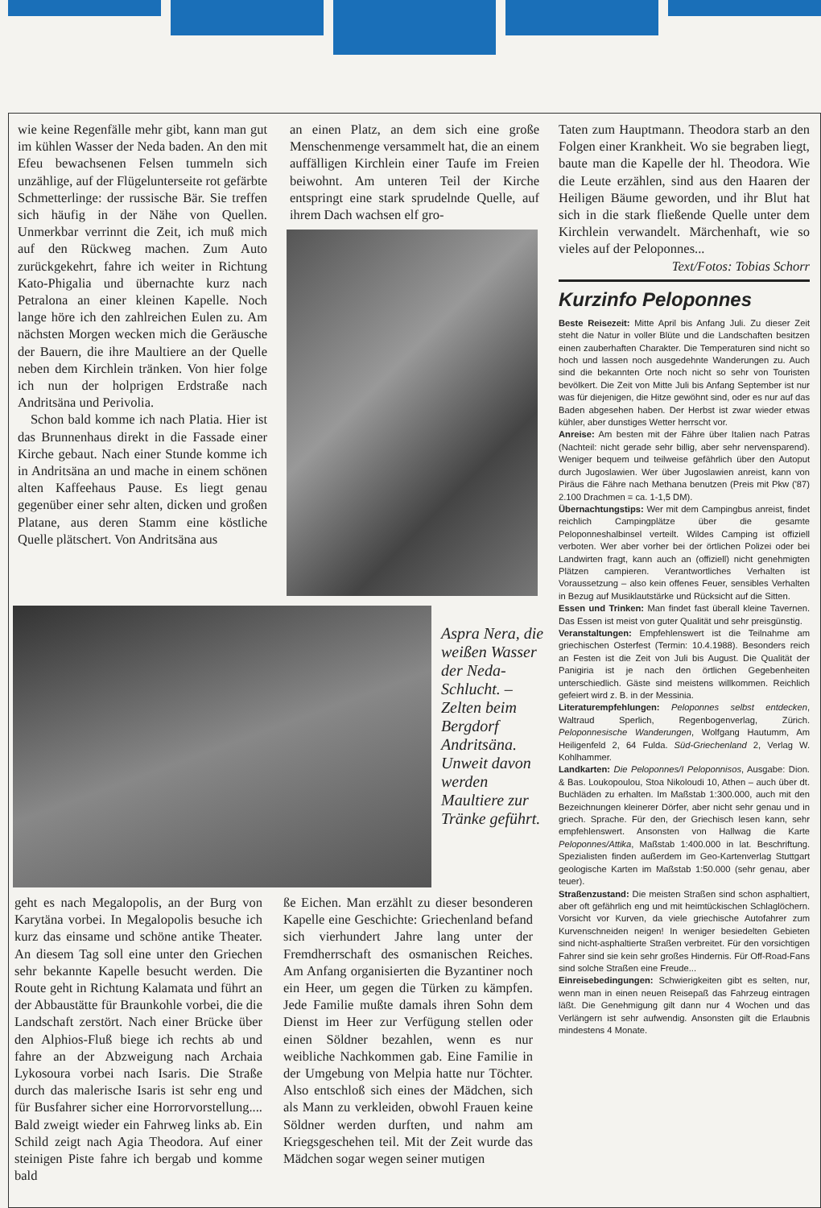wie keine Regenfälle mehr gibt, kann man gut im kühlen Wasser der Neda baden. An den mit Efeu bewachsenen Felsen tummeln sich unzählige, auf der Flügelunterseite rot gefärbte Schmetterlinge: der russische Bär. Sie treffen sich häufig in der Nähe von Quellen. Unmerkbar verrinnt die Zeit, ich muß mich auf den Rückweg machen. Zum Auto zurückgekehrt, fahre ich weiter in Richtung Kato-Phigalia und übernachte kurz nach Petralona an einer kleinen Kapelle. Noch lange höre ich den zahlreichen Eulen zu. Am nächsten Morgen wecken mich die Geräusche der Bauern, die ihre Maultiere an der Quelle neben dem Kirchlein tränken. Von hier folge ich nun der holprigen Erdstraße nach Andritsäna und Perivolia.
Schon bald komme ich nach Platia. Hier ist das Brunnenhaus direkt in die Fassade einer Kirche gebaut. Nach einer Stunde komme ich in Andritsäna an und mache in einem schönen alten Kaffeehaus Pause. Es liegt genau gegenüber einer sehr alten, dicken und großen Platane, aus deren Stamm eine köstliche Quelle plätschert. Von Andritsäna aus
an einen Platz, an dem sich eine große Menschenmenge versammelt hat, die an einem auffälligen Kirchlein einer Taufe im Freien beiwohnt. Am unteren Teil der Kirche entspringt eine stark sprudelnde Quelle, auf ihrem Dach wachsen elf gro-
Aspra Nera, die weißen Wasser der Neda-Schlucht. – Zelten beim Bergdorf Andritsäna. Unweit davon werden Maultiere zur Tränke geführt.
geht es nach Megalopolis, an der Burg von Karytäna vorbei. In Megalopolis besuche ich kurz das einsame und schöne antike Theater. An diesem Tag soll eine unter den Griechen sehr bekannte Kapelle besucht werden. Die Route geht in Richtung Kalamata und führt an der Abbaustätte für Braunkohle vorbei, die die Landschaft zerstört. Nach einer Brücke über den Alphios-Fluß biege ich rechts ab und fahre an der Abzweigung nach Archaia Lykosoura vorbei nach Isaris. Die Straße durch das malerische Isaris ist sehr eng und für Busfahrer sicher eine Horrorvorstellung.... Bald zweigt wieder ein Fahrweg links ab. Ein Schild zeigt nach Agia Theodora. Auf einer steinigen Piste fahre ich bergab und komme bald
ße Eichen. Man erzählt zu dieser besonderen Kapelle eine Geschichte: Griechenland befand sich vierhundert Jahre lang unter der Fremdherrschaft des osmanischen Reiches. Am Anfang organisierten die Byzantiner noch ein Heer, um gegen die Türken zu kämpfen. Jede Familie mußte damals ihren Sohn dem Dienst im Heer zur Verfügung stellen oder einen Söldner bezahlen, wenn es nur weibliche Nachkommen gab. Eine Familie in der Umgebung von Melpia hatte nur Töchter. Also entschloß sich eines der Mädchen, sich als Mann zu verkleiden, obwohl Frauen keine Söldner werden durften, und nahm am Kriegsgeschehen teil. Mit der Zeit wurde das Mädchen sogar wegen seiner mutigen
Taten zum Hauptmann. Theodora starb an den Folgen einer Krankheit. Wo sie begraben liegt, baute man die Kapelle der hl. Theodora. Wie die Leute erzählen, sind aus den Haaren der Heiligen Bäume geworden, und ihr Blut hat sich in die stark fließende Quelle unter dem Kirchlein verwandelt. Märchenhaft, wie so vieles auf der Peloponnes...
Text/Fotos: Tobias Schorr
Kurzinfo Peloponnes
Beste Reisezeit: Mitte April bis Anfang Juli. Zu dieser Zeit steht die Natur in voller Blüte und die Landschaften besitzen einen zauberhaften Charakter. Die Temperaturen sind nicht so hoch und lassen noch ausgedehnte Wanderungen zu. Auch sind die bekannten Orte noch nicht so sehr von Touristen bevölkert. Die Zeit von Mitte Juli bis Anfang September ist nur was für diejenigen, die Hitze gewöhnt sind, oder es nur auf das Baden abgesehen haben. Der Herbst ist zwar wieder etwas kühler, aber dunstiges Wetter herrscht vor.
Anreise: Am besten mit der Fähre über Italien nach Patras (Nachteil: nicht gerade sehr billig, aber sehr nervensparend). Weniger bequem und teilweise gefährlich über den Autoput durch Jugoslawien. Wer über Jugoslawien anreist, kann von Piräus die Fähre nach Methana benutzen (Preis mit Pkw ('87) 2.100 Drachmen = ca. 1-1,5 DM).
Übernachtungstips: Wer mit dem Campingbus anreist, findet reichlich Campingplätze über die gesamte Peloponneshalbinsel verteilt. Wildes Camping ist offiziell verboten. Wer aber vorher bei der örtlichen Polizei oder bei Landwirten fragt, kann auch an (offiziell) nicht genehmigten Plätzen campieren. Verantwortliches Verhalten ist Voraussetzung – also kein offenes Feuer, sensibles Verhalten in Bezug auf Musiklautstärke und Rücksicht auf die Sitten.
Essen und Trinken: Man findet fast überall kleine Tavernen. Das Essen ist meist von guter Qualität und sehr preisgünstig.
Veranstaltungen: Empfehlenswert ist die Teilnahme am griechischen Osterfest (Termin: 10.4.1988). Besonders reich an Festen ist die Zeit von Juli bis August. Die Qualität der Panigiria ist je nach den örtlichen Gegebenheiten unterschiedlich. Gäste sind meistens willkommen. Reichlich gefeiert wird z. B. in der Messinia.
Literaturempfehlungen: Peloponnes selbst entdecken, Waltraud Sperlich, Regenbogenverlag, Zürich. Peloponnesische Wanderungen, Wolfgang Hautumm, Am Heiligenfeld 2, 64 Fulda. Süd-Griechenland 2, Verlag W. Kohlhammer.
Landkarten: Die Peloponnes/I Peloponnisos, Ausgabe: Dion. & Bas. Loukopoulou, Stoa Nikoloudi 10, Athen – auch über dt. Buchläden zu erhalten. Im Maßstab 1:300.000, auch mit den Bezeichnungen kleinerer Dörfer, aber nicht sehr genau und in griech. Sprache. Für den, der Griechisch lesen kann, sehr empfehlenswert. Ansonsten von Hallwag die Karte Peloponnes/Attika, Maßstab 1:400.000 in lat. Beschriftung. Spezialisten finden außerdem im Geo-Kartenverlag Stuttgart geologische Karten im Maßstab 1:50.000 (sehr genau, aber teuer).
Straßenzustand: Die meisten Straßen sind schon asphaltiert, aber oft gefährlich eng und mit heimtückischen Schlaglöchern. Vorsicht vor Kurven, da viele griechische Autofahrer zum Kurvenschneiden neigen! In weniger besiedelten Gebieten sind nicht-asphaltierte Straßen verbreitet. Für den vorsichtigen Fahrer sind sie kein sehr großes Hindernis. Für Off-Road-Fans sind solche Straßen eine Freude...
Einreisebedingungen: Schwierigkeiten gibt es selten, nur, wenn man in einen neuen Reisepaß das Fahrzeug eintragen läßt. Die Genehmigung gilt dann nur 4 Wochen und das Verlängern ist sehr aufwendig. Ansonsten gilt die Erlaubnis mindestens 4 Monate.